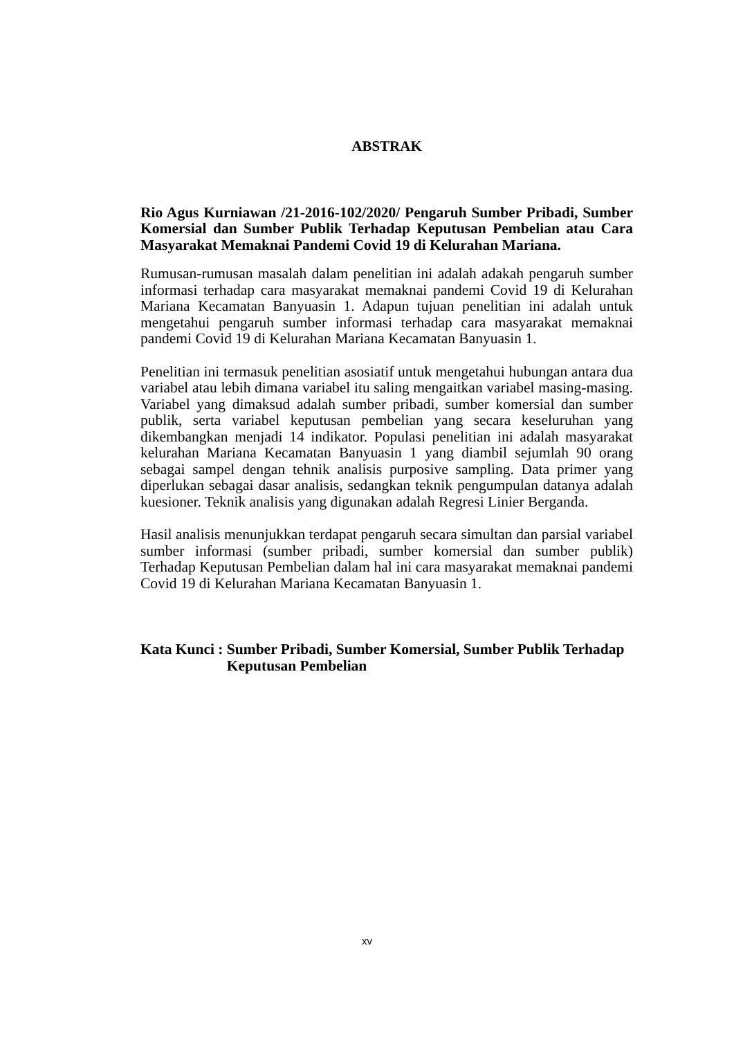ABSTRAK
Rio Agus Kurniawan /21-2016-102/2020/ Pengaruh Sumber Pribadi, Sumber Komersial dan Sumber Publik Terhadap Keputusan Pembelian atau Cara Masyarakat Memaknai Pandemi Covid 19 di Kelurahan Mariana.
Rumusan-rumusan masalah dalam penelitian ini adalah adakah pengaruh sumber informasi terhadap cara masyarakat memaknai pandemi Covid 19 di Kelurahan Mariana Kecamatan Banyuasin 1. Adapun tujuan penelitian ini adalah untuk mengetahui pengaruh sumber informasi terhadap cara masyarakat memaknai pandemi Covid 19 di Kelurahan Mariana Kecamatan Banyuasin 1.
Penelitian ini termasuk penelitian asosiatif untuk mengetahui hubungan antara dua variabel atau lebih dimana variabel itu saling mengaitkan variabel masing-masing. Variabel yang dimaksud adalah sumber pribadi, sumber komersial dan sumber publik, serta variabel keputusan pembelian yang secara keseluruhan yang dikembangkan menjadi 14 indikator. Populasi penelitian ini adalah masyarakat kelurahan Mariana Kecamatan Banyuasin 1 yang diambil sejumlah 90 orang sebagai sampel dengan tehnik analisis purposive sampling. Data primer yang diperlukan sebagai dasar analisis, sedangkan teknik pengumpulan datanya adalah kuesioner. Teknik analisis yang digunakan adalah Regresi Linier Berganda.
Hasil analisis menunjukkan terdapat pengaruh secara simultan dan parsial variabel sumber informasi (sumber pribadi, sumber komersial dan sumber publik) Terhadap Keputusan Pembelian dalam hal ini cara masyarakat memaknai pandemi Covid 19 di Kelurahan Mariana Kecamatan Banyuasin 1.
Kata Kunci : Sumber Pribadi, Sumber Komersial, Sumber Publik Terhadap Keputusan Pembelian
xv